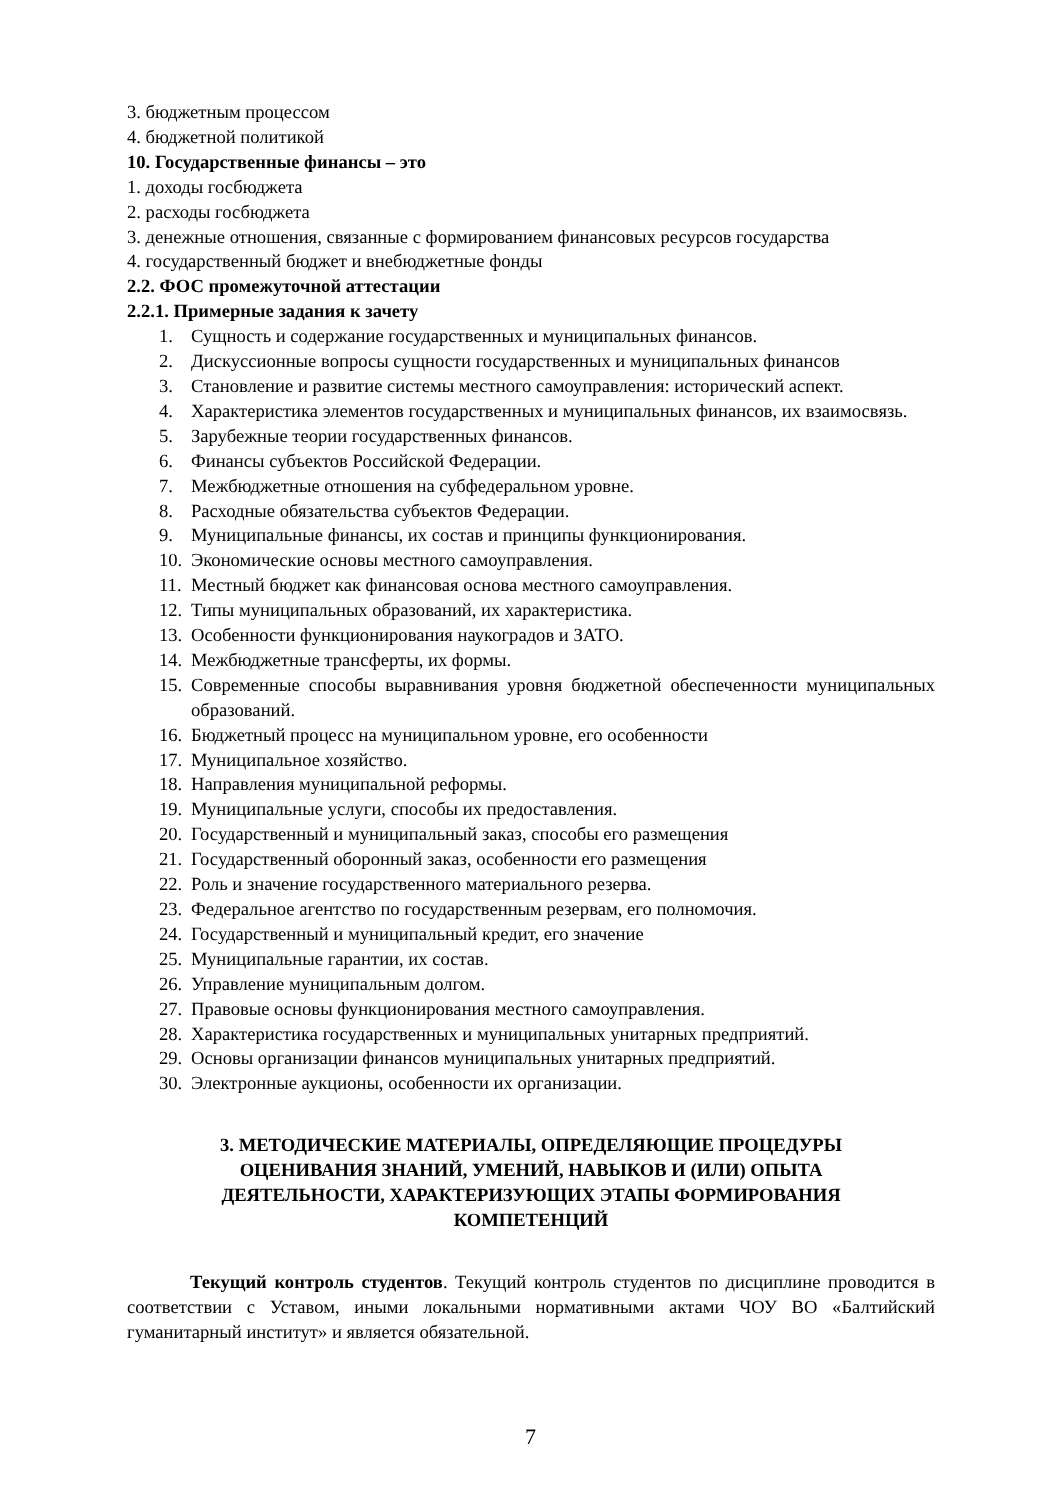3. бюджетным процессом
4. бюджетной политикой
10. Государственные финансы – это
1. доходы госбюджета
2. расходы госбюджета
3. денежные отношения, связанные с формированием финансовых ресурсов государства
4. государственный бюджет и внебюджетные фонды
2.2. ФОС промежуточной аттестации
2.2.1. Примерные задания к зачету
1. Сущность и содержание государственных и муниципальных финансов.
2. Дискуссионные вопросы сущности государственных и муниципальных финансов
3. Становление и развитие системы местного самоуправления: исторический аспект.
4. Характеристика элементов государственных и муниципальных финансов, их взаимосвязь.
5. Зарубежные теории государственных финансов.
6. Финансы субъектов Российской Федерации.
7. Межбюджетные отношения на субфедеральном уровне.
8. Расходные обязательства субъектов Федерации.
9. Муниципальные финансы, их состав и принципы функционирования.
10. Экономические основы местного самоуправления.
11. Местный бюджет как финансовая основа местного самоуправления.
12. Типы муниципальных образований, их характеристика.
13. Особенности функционирования наукоградов и ЗАТО.
14. Межбюджетные трансферты, их формы.
15. Современные способы выравнивания уровня бюджетной обеспеченности муниципальных образований.
16. Бюджетный процесс на муниципальном уровне, его особенности
17. Муниципальное хозяйство.
18. Направления муниципальной реформы.
19. Муниципальные услуги, способы их предоставления.
20. Государственный и муниципальный заказ, способы его размещения
21. Государственный оборонный заказ, особенности его размещения
22. Роль и значение государственного материального резерва.
23. Федеральное агентство по государственным резервам, его полномочия.
24. Государственный и муниципальный кредит, его значение
25. Муниципальные гарантии, их состав.
26. Управление муниципальным долгом.
27. Правовые основы функционирования местного самоуправления.
28. Характеристика государственных и муниципальных унитарных предприятий.
29. Основы организации финансов муниципальных унитарных предприятий.
30. Электронные аукционы, особенности их организации.
3. МЕТОДИЧЕСКИЕ МАТЕРИАЛЫ, ОПРЕДЕЛЯЮЩИЕ ПРОЦЕДУРЫ ОЦЕНИВАНИЯ ЗНАНИЙ, УМЕНИЙ, НАВЫКОВ И (ИЛИ) ОПЫТА ДЕЯТЕЛЬНОСТИ, ХАРАКТЕРИЗУЮЩИХ ЭТАПЫ ФОРМИРОВАНИЯ КОМПЕТЕНЦИЙ
Текущий контроль студентов. Текущий контроль студентов по дисциплине проводится в соответствии с Уставом, иными локальными нормативными актами ЧОУ ВО «Балтийский гуманитарный институт» и является обязательной.
7